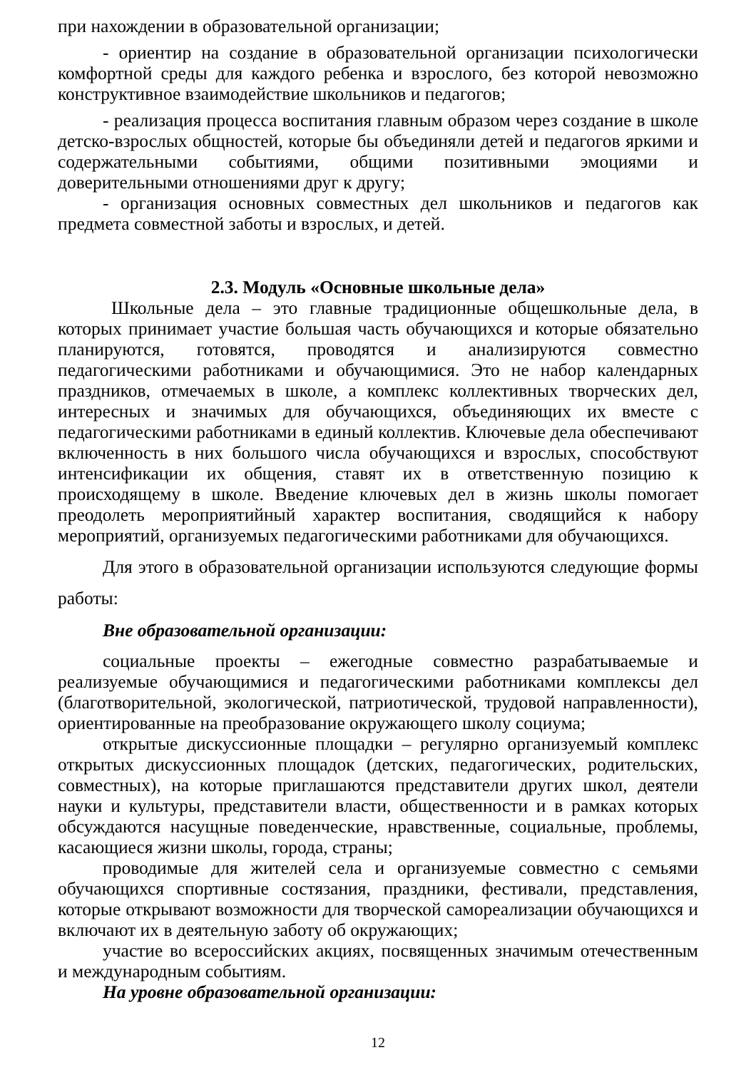при нахождении в образовательной организации;
- ориентир на создание в образовательной организации психологически комфортной среды для каждого ребенка и взрослого, без которой невозможно конструктивное взаимодействие школьников и педагогов;
- реализация процесса воспитания главным образом через создание в школе детско-взрослых общностей, которые бы объединяли детей и педагогов яркими и содержательными событиями, общими позитивными эмоциями и доверительными отношениями друг к другу;
- организация основных совместных дел школьников и педагогов как предмета совместной заботы и взрослых, и детей.
2.3. Модуль «Основные школьные дела»
Школьные дела – это главные традиционные общешкольные дела, в которых принимает участие большая часть обучающихся и которые обязательно планируются, готовятся, проводятся и анализируются совместно педагогическими работниками и обучающимися. Это не набор календарных праздников, отмечаемых в школе, а комплекс коллективных творческих дел, интересных и значимых для обучающихся, объединяющих их вместе с педагогическими работниками в единый коллектив. Ключевые дела обеспечивают включенность в них большого числа обучающихся и взрослых, способствуют интенсификации их общения, ставят их в ответственную позицию к происходящему в школе. Введение ключевых дел в жизнь школы помогает преодолеть мероприятийный характер воспитания, сводящийся к набору мероприятий, организуемых педагогическими работниками для обучающихся.
Для этого в образовательной организации используются следующие формы работы:
Вне образовательной организации:
социальные проекты – ежегодные совместно разрабатываемые и реализуемые обучающимися и педагогическими работниками комплексы дел (благотворительной, экологической, патриотической, трудовой направленности), ориентированные на преобразование окружающего школу социума;
открытые дискуссионные площадки – регулярно организуемый комплекс открытых дискуссионных площадок (детских, педагогических, родительских, совместных), на которые приглашаются представители других школ, деятели науки и культуры, представители власти, общественности и в рамках которых обсуждаются насущные поведенческие, нравственные, социальные, проблемы, касающиеся жизни школы, города, страны;
проводимые для жителей села и организуемые совместно с семьями обучающихся спортивные состязания, праздники, фестивали, представления, которые открывают возможности для творческой самореализации обучающихся и включают их в деятельную заботу об окружающих;
участие во всероссийских акциях, посвященных значимым отечественным и международным событиям.
На уровне образовательной организации:
12